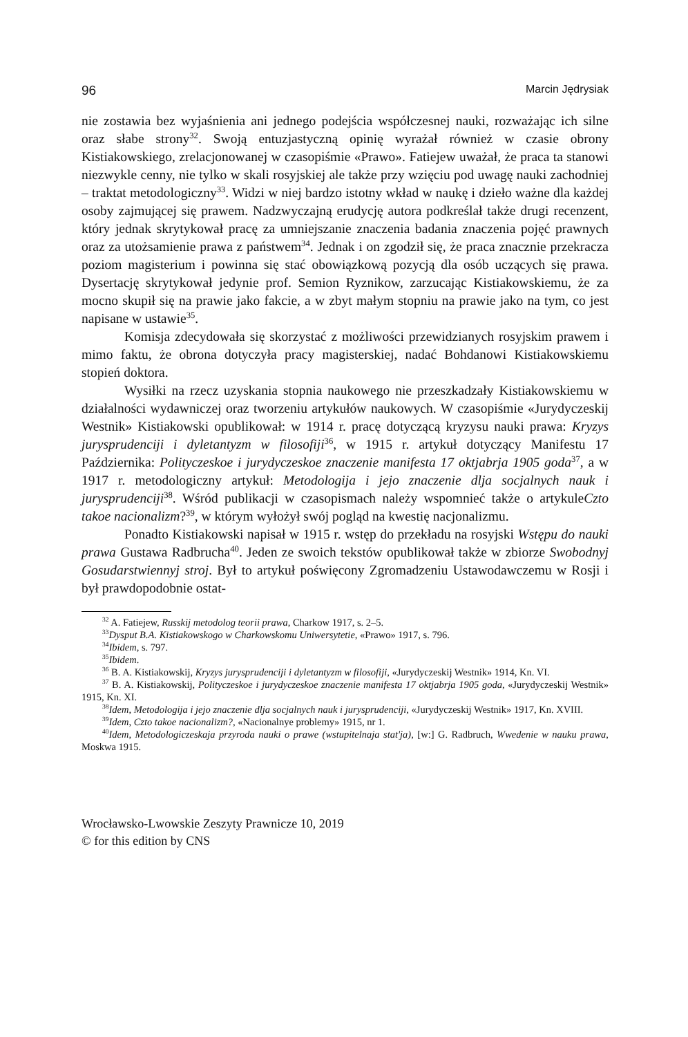96 Marcin Jędrysiak
nie zostawia bez wyjaśnienia ani jednego podejścia współczesnej nauki, rozważając ich silne oraz słabe strony<sup>32</sup>. Swoją entuzjastyczną opinię wyrażał również w czasie obrony Kistiakowskiego, zrelacjonowanej w czasopiśmie «Prawo». Fatiejew uważał, że praca ta stanowi niezwykle cenny, nie tylko w skali rosyjskiej ale także przy wzięciu pod uwagę nauki zachodniej – traktat metodologiczny<sup>33</sup>. Widzi w niej bardzo istotny wkład w naukę i dzieło ważne dla każdej osoby zajmującej się prawem. Nadzwyczajną erudycję autora podkreślał także drugi recenzent, który jednak skrytykował pracę za umniejszanie znaczenia badania znaczenia pojęć prawnych oraz za utożsamienie prawa z państwem<sup>34</sup>. Jednak i on zgodził się, że praca znacznie przekracza poziom magisterium i powinna się stać obowiązkową pozycją dla osób uczących się prawa. Dysertację skrytykował jedynie prof. Semion Ryznikow, zarzucając Kistiakowskiemu, że za mocno skupił się na prawie jako fakcie, a w zbyt małym stopniu na prawie jako na tym, co jest napisane w ustawie<sup>35</sup>.
Komisja zdecydowała się skorzystać z możliwości przewidzianych rosyjskim prawem i mimo faktu, że obrona dotyczyła pracy magisterskiej, nadać Bohdanowi Kistiakowskiemu stopień doktora.
Wysiłki na rzecz uzyskania stopnia naukowego nie przeszkadzały Kistiakowskiemu w działalności wydawniczej oraz tworzeniu artykułów naukowych. W czasopiśmie «Jurydyczeskij Westnik» Kistiakowski opublikował: w 1914 r. pracę dotyczącą kryzysu nauki prawa: Kryzys jurysprudenciji i dyletantyzm w filosofiji<sup>36</sup>, w 1915 r. artykuł dotyczący Manifestu 17 Października: Polityczeskoe i jurydyczeskoe znaczenie manifesta 17 oktjabrja 1905 goda<sup>37</sup>, a w 1917 r. metodologiczny artykuł: Metodologija i jejo znaczenie dlja socjalnych nauk i jurysprudenciji<sup>38</sup>. Wśród publikacji w czasopismach należy wspomnieć także o artykuleCzto takoe nacionalizm?<sup>39</sup>, w którym wyłożył swój pogląd na kwestię nacjonalizmu.
Ponadto Kistiakowski napisał w 1915 r. wstęp do przekładu na rosyjski Wstępu do nauki prawa Gustawa Radbrucha<sup>40</sup>. Jeden ze swoich tekstów opublikował także w zbiorze Swobodnyj Gosudarstwiennyj stroj. Był to artykuł poświęcony Zgromadzeniu Ustawodawczemu w Rosji i był prawdopodobnie ostat-
<sup>32</sup> A. Fatiejew, Russkij metodolog teorii prawa, Charkow 1917, s. 2–5.
<sup>33</sup> Dysput B.A. Kistiakowskogo w Charkowskomu Uniwersytetie, «Prawo» 1917, s. 796.
<sup>34</sup> Ibidem, s. 797.
<sup>35</sup> Ibidem.
<sup>36</sup> B. A. Kistiakowskij, Kryzys jurysprudenciji i dyletantyzm w filosofiji, «Jurydyczeskij Westnik» 1914, Kn. VI.
<sup>37</sup> B. A. Kistiakowskij, Polityczeskoe i jurydyczeskoe znaczenie manifesta 17 oktjabrja 1905 goda, «Jurydyczeskij Westnik» 1915, Kn. XI.
<sup>38</sup> Idem, Metodologija i jejo znaczenie dlja socjalnych nauk i jurysprudenciji, «Jurydyczeskij Westnik» 1917, Kn. XVIII.
<sup>39</sup> Idem, Czto takoe nacionalizm?, «Nacionalnye problemy» 1915, nr 1.
<sup>40</sup> Idem, Metodologiczeskaja przyroda nauki o prawe (wstupitelnaja stat'ja), [w:] G. Radbruch, Wwedenie w nauku prawa, Moskwa 1915.
Wrocławsko-Lwowskie Zeszyty Prawnicze 10, 2019
© for this edition by CNS